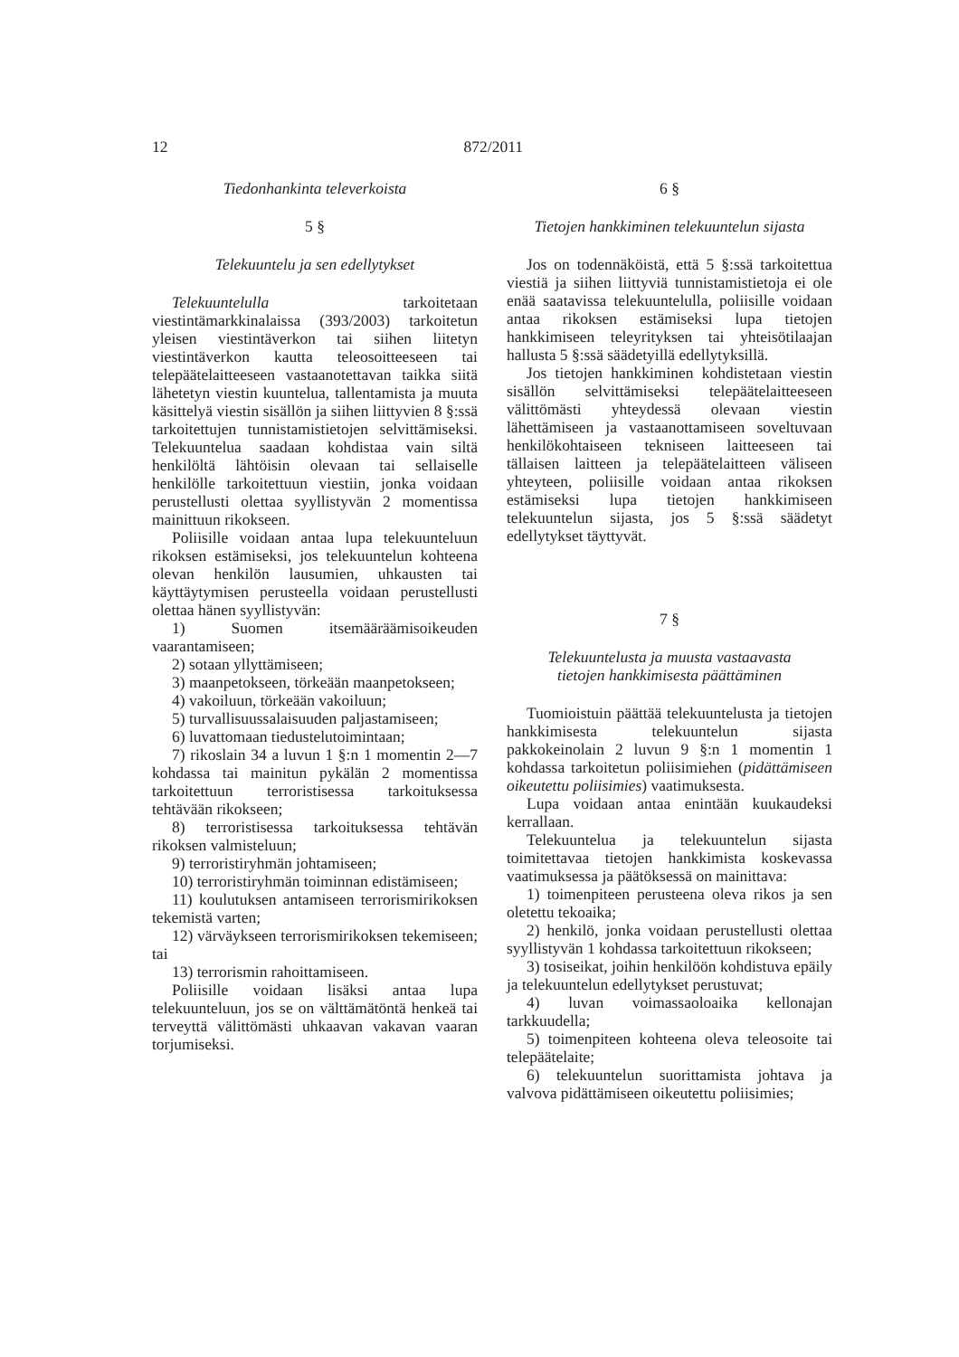12 872/2011
Tiedonhankinta televerkoista
5 §
Telekuuntelu ja sen edellytykset
Telekuuntelulla tarkoitetaan viestintämarkkinalaissa (393/2003) tarkoitetun yleisen viestintäverkon tai siihen liitetyn viestintäverkon kautta teleosoitteeseen tai telepäätelaitteeseen vastaanotettavan taikka siitä lähetetyn viestin kuuntelua, tallentamista ja muuta käsittelyä viestin sisällön ja siihen liittyvien 8 §:ssä tarkoitettujen tunnistamistietojen selvittämiseksi. Telekuuntelua saadaan kohdistaa vain siltä henkilöltä lähtöisin olevaan tai sellaiselle henkilölle tarkoitettuun viestiin, jonka voidaan perustellusti olettaa syyllistyvän 2 momentissa mainittuun rikokseen.
Poliisille voidaan antaa lupa telekuunteluun rikoksen estämiseksi, jos telekuuntelun kohteena olevan henkilön lausumien, uhkausten tai käyttäytymisen perusteella voidaan perustellusti olettaa hänen syyllistyvän:
1) Suomen itsemääräämisoikeuden vaarantamiseen;
2) sotaan yllyttämiseen;
3) maanpetokseen, törkeään maanpetokseen;
4) vakoiluun, törkeään vakoiluun;
5) turvallisuussalaisuuden paljastamiseen;
6) luvattomaan tiedustelutoimintaan;
7) rikoslain 34 a luvun 1 §:n 1 momentin 2—7 kohdassa tai mainitun pykälän 2 momentissa tarkoitettuun terroristisessa tarkoituksessa tehtävään rikokseen;
8) terroristisessa tarkoituksessa tehtävän rikoksen valmisteluun;
9) terroristiryhmän johtamiseen;
10) terroristiryhmän toiminnan edistämiseen;
11) koulutuksen antamiseen terrorismirikoksen tekemistä varten;
12) värväykseen terrorismirikoksen tekemiseen; tai
13) terrorismin rahoittamiseen.
Poliisille voidaan lisäksi antaa lupa telekuunteluun, jos se on välttämätöntä henkeä tai terveyttä välittömästi uhkaavan vakavan vaaran torjumiseksi.
6 §
Tietojen hankkiminen telekuuntelun sijasta
Jos on todennäköistä, että 5 §:ssä tarkoitettua viestiä ja siihen liittyviä tunnistamistietoja ei ole enää saatavissa telekuuntelulla, poliisille voidaan antaa rikoksen estämiseksi lupa tietojen hankkimiseen teleyrityksen tai yhteisötilaajan hallusta 5 §:ssä säädetyillä edellytyksillä.
Jos tietojen hankkiminen kohdistetaan viestin sisällön selvittämiseksi telepäätelaitteeseen välittömästi yhteydessä olevaan viestin lähettämiseen ja vastaanottamiseen soveltuvaan henkilökohtaiseen tekniseen laitteeseen tai tällaisen laitteen ja telepäätelaitteen väliseen yhteyteen, poliisille voidaan antaa rikoksen estämiseksi lupa tietojen hankkimiseen telekuuntelun sijasta, jos 5 §:ssä säädetyt edellytykset täyttyvät.
7 §
Telekuuntelusta ja muusta vastaavasta
tietojen hankkimisesta päättäminen
Tuomioistuin päättää telekuuntelusta ja tietojen hankkimisesta telekuuntelun sijasta pakkokeinolain 2 luvun 9 §:n 1 momentin 1 kohdassa tarkoitetun poliisimiehen (pidättämiseen oikeutettu poliisimies) vaatimuksesta.
Lupa voidaan antaa enintään kuukaudeksi kerrallaan.
Telekuuntelua ja telekuuntelun sijasta toimitettavaa tietojen hankkimista koskevassa vaatimuksessa ja päätöksessä on mainittava:
1) toimenpiteen perusteena oleva rikos ja sen oletettu tekoaika;
2) henkilö, jonka voidaan perustellusti olettaa syyllistyvän 1 kohdassa tarkoitettuun rikokseen;
3) tosiseikat, joihin henkilöön kohdistuva epäily ja telekuuntelun edellytykset perustuvat;
4) luvan voimassaoloaika kellonajan tarkkuudella;
5) toimenpiteen kohteena oleva teleosoite tai telepäätelaite;
6) telekuuntelun suorittamista johtava ja valvova pidättämiseen oikeutettu poliisimies;